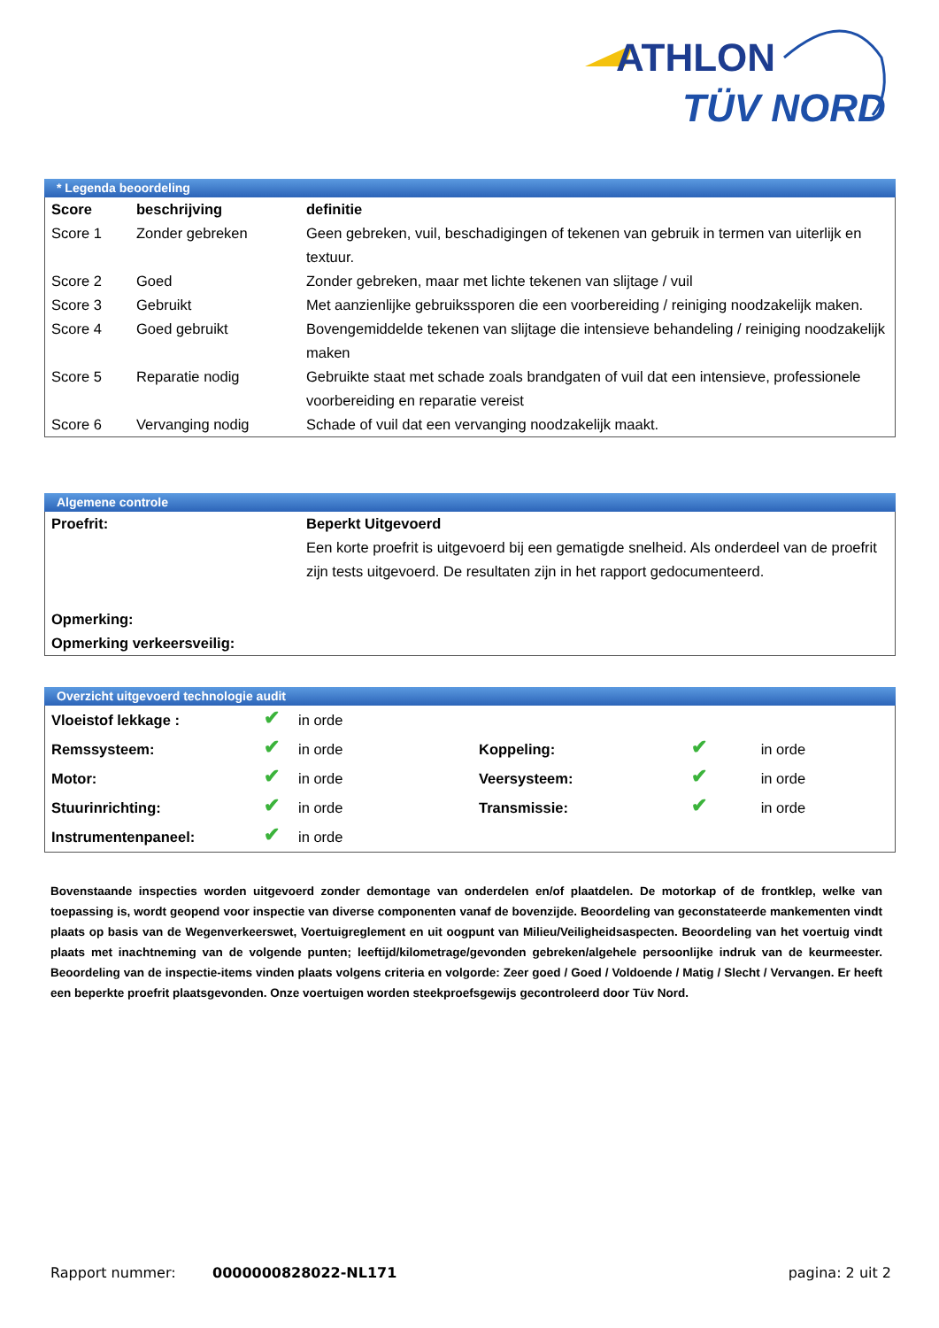ATHLON
TÜV NORD
* Legenda beoordeling
| Score | beschrijving | definitie |
| --- | --- | --- |
| Score 1 | Zonder gebreken | Geen gebreken, vuil, beschadigingen of tekenen van gebruik in termen van uiterlijk en textuur. |
| Score 2 | Goed | Zonder gebreken, maar met lichte tekenen van slijtage / vuil |
| Score 3 | Gebruikt | Met aanzienlijke gebruikssporen die een voorbereiding / reiniging noodzakelijk maken. |
| Score 4 | Goed gebruikt | Bovengemiddelde tekenen van slijtage die intensieve behandeling / reiniging noodzakelijk maken |
| Score 5 | Reparatie nodig | Gebruikte staat met schade zoals brandgaten of vuil dat een intensieve, professionele voorbereiding en reparatie vereist |
| Score 6 | Vervanging nodig | Schade of vuil dat een vervanging noodzakelijk maakt. |
Algemene controle
| Proefrit: | Beperkt Uitgevoerd Een korte proefrit is uitgevoerd bij een gematigde snelheid. Als onderdeel van de proefrit zijn tests uitgevoerd. De resultaten zijn in het rapport gedocumenteerd. |
| Opmerking: | |
| Opmerking verkeersveilig: | |
Overzicht uitgevoerd technologie audit
| Vloeistof lekkage : | ✔ | in orde | | | |
| Remssysteem: | ✔ | in orde | Koppeling: | ✔ | in orde |
| Motor: | ✔ | in orde | Veersysteem: | ✔ | in orde |
| Stuurinrichting: | ✔ | in orde | Transmissie: | ✔ | in orde |
| Instrumentenpaneel: | ✔ | in orde | | | |
Bovenstaande inspecties worden uitgevoerd zonder demontage van onderdelen en/of plaatdelen. De motorkap of de frontklep, welke van toepassing is, wordt geopend voor inspectie van diverse componenten vanaf de bovenzijde. Beoordeling van geconstateerde mankementen vindt plaats op basis van de Wegenverkeerswet, Voertuigreglement en uit oogpunt van Milieu/Veiligheidsaspecten. Beoordeling van het voertuig vindt plaats met inachtneming van de volgende punten; leeftijd/kilometrage/gevonden gebreken/algehele persoonlijke indruk van de keurmeester. Beoordeling van de inspectie-items vinden plaats volgens criteria en volgorde: Zeer goed / Goed / Voldoende / Matig / Slecht / Vervangen. Er heeft een beperkte proefrit plaatsgevonden. Onze voertuigen worden steekproefsgewijs gecontroleerd door Tüv Nord.
Rapport nummer: 0000000828022-NL171 pagina: 2 uit 2